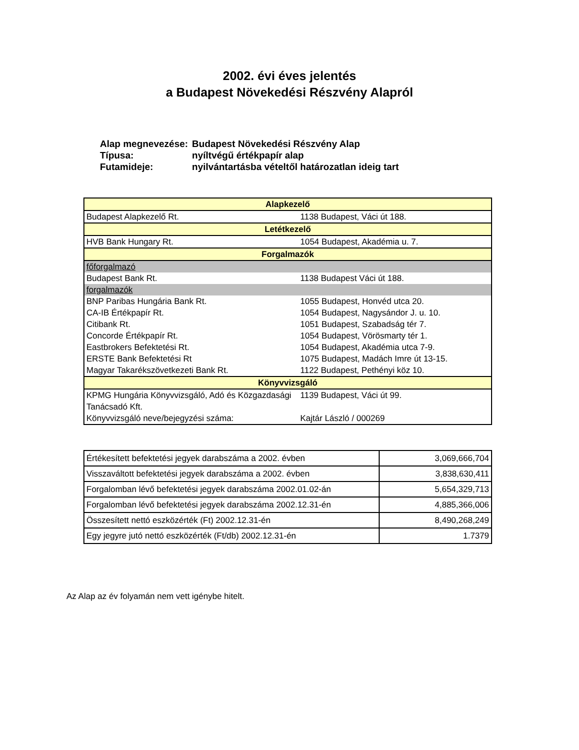2002. évi éves jelentés
a Budapest Növekedési Részvény Alapról
| Alap megnevezése: | Budapest Növekedési Részvény Alap |
| Típusa: | nyíltvégű értékpapír alap |
| Futamideje: | nyilvántartásba vételtől határozatlan ideig tart |
| Alapkezelő | |
| Budapest Alapkezelő Rt. | 1138 Budapest, Váci út 188. |
| Letétkezelő | |
| HVB Bank Hungary Rt. | 1054 Budapest, Akadémia u. 7. |
| Forgalmazók | |
| főforgalmazó | |
| Budapest Bank Rt. | 1138 Budapest Váci út 188. |
| forgalmazók | |
| BNP Paribas Hungária Bank Rt. | 1055 Budapest, Honvéd utca 20. |
| CA-IB Értékpapír Rt. | 1054 Budapest, Nagysándor J. u. 10. |
| Citibank Rt. | 1051 Budapest, Szabadság tér 7. |
| Concorde Értékpapír Rt. | 1054 Budapest, Vörösmarty tér 1. |
| Eastbrokers Befektetési Rt. | 1054 Budapest, Akadémia utca 7-9. |
| ERSTE Bank Befektetési Rt | 1075 Budapest, Madách Imre út 13-15. |
| Magyar Takarékszövetkezeti Bank Rt. | 1122 Budapest, Pethényi köz 10. |
| Könyvvizsgáló | |
| KPMG Hungária Könyvvizsgáló, Adó és Közgazdasági Tanácsadó Kft. | 1139 Budapest, Váci út 99. |
| Könyvvizsgáló neve/bejegyzési száma: | Kajtár László / 000269 |
| Értékesített befektetési jegyek darabszáma a 2002. évben | 3,069,666,704 |
| Visszaváltott befektetési jegyek darabszáma a 2002. évben | 3,838,630,411 |
| Forgalomban lévő befektetési jegyek darabszáma 2002.01.02-án | 5,654,329,713 |
| Forgalomban lévő befektetési jegyek darabszáma 2002.12.31-én | 4,885,366,006 |
| Összesített nettó eszközérték (Ft) 2002.12.31-én | 8,490,268,249 |
| Egy jegyre jutó nettó eszközérték (Ft/db) 2002.12.31-én | 1.7379 |
Az Alap az év folyamán nem vett igénybe hitelt.